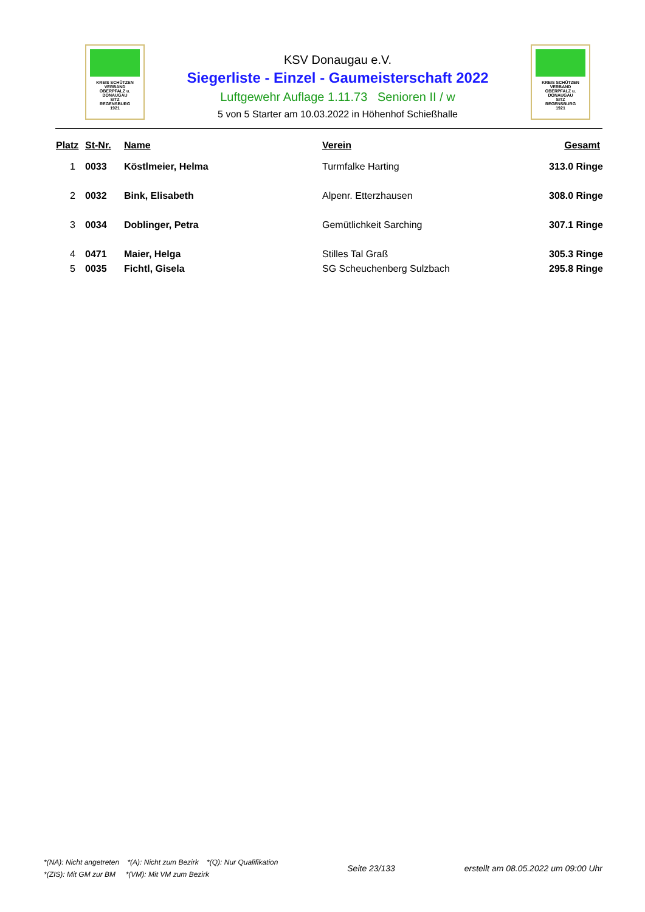KREIS SCHÜTZEN VERBAND
OBERPFALZ u.
DONAUGAU
SITZ
REGENSBURG
1921
KSV Donaugau e.V.
Siegerliste - Einzel - Gaumeisterschaft 2022
Luftgewehr Auflage 1.11.73 Senioren II / w
5 von 5 Starter am 10.03.2022 in Höhenhof Schießhalle
KREIS SCHÜTZEN VERBAND
OBERPFALZ u.
DONAUGAU
SITZ
REGENSBURG
1921
| Platz | St-Nr. | Name | Verein | Gesamt |
| --- | --- | --- | --- | --- |
| 1 | 0033 | Köstlmeier, Helma | Turmfalke Harting | 313.0 Ringe |
| 2 | 0032 | Bink, Elisabeth | Alpenr. Etterzhausen | 308.0 Ringe |
| 3 | 0034 | Doblinger, Petra | Gemütlichkeit Sarching | 307.1 Ringe |
| 4 | 0471 | Maier, Helga | Stilles Tal Graß | 305.3 Ringe |
| 5 | 0035 | Fichtl, Gisela | SG Scheuchenberg Sulzbach | 295.8 Ringe |
*(NA): Nicht angetreten *(A): Nicht zum Bezirk *(Q): Nur Qualifikation
*(ZIS): Mit GM zur BM *(VM): Mit VM zum Bezirk
Seite 23/133
erstellt am 08.05.2022 um 09:00 Uhr